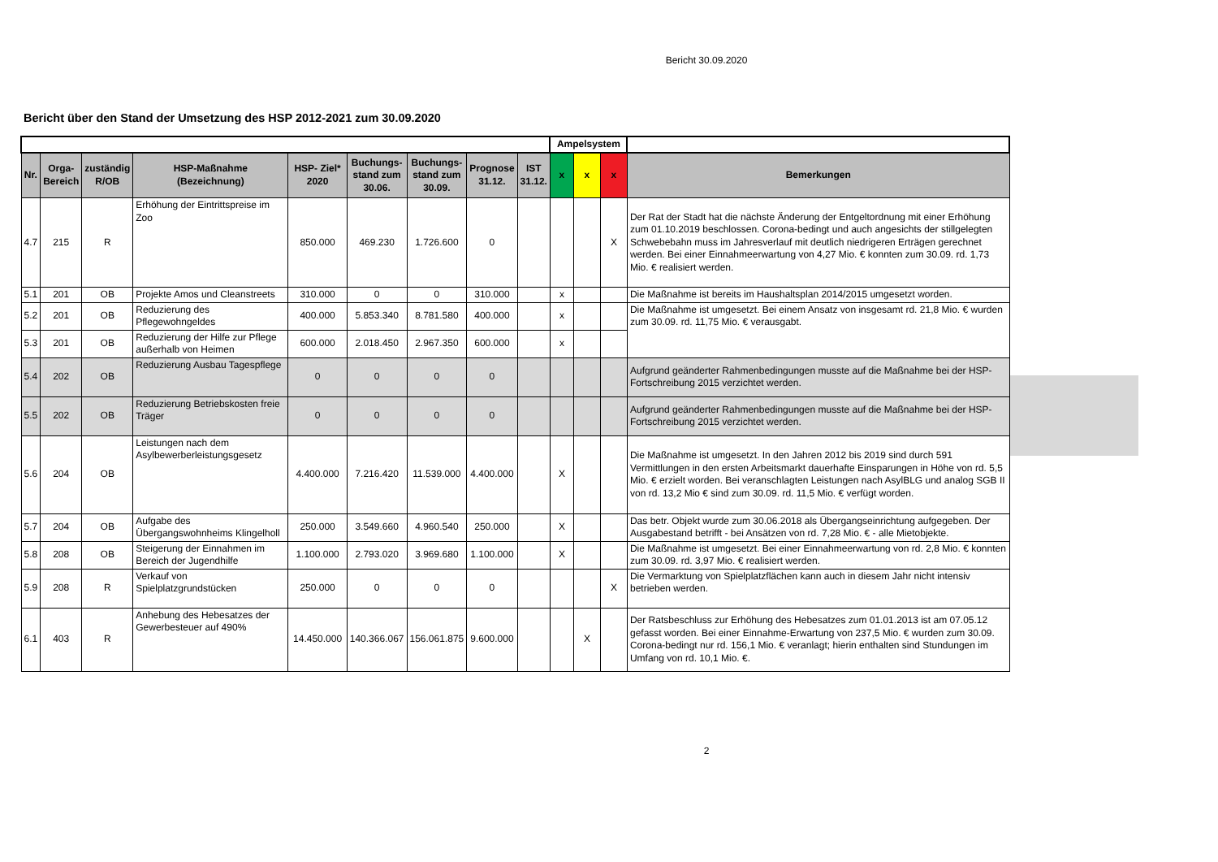Bericht 30.09.2020
Bericht über den Stand der Umsetzung des HSP 2012-2021 zum 30.09.2020
| | | | | | | | | | Ampelsystem | | | |
| Nr. | Orga- Bereich | zuständig R/OB | HSP-Maßnahme (Bezeichnung) | HSP- Ziel* 2020 | Buchungs- stand zum 30.06. | Buchungs- stand zum 30.09. | Prognose 31.12. | IST 31.12. | x | x | x | Bemerkungen |
| 4.7 | 215 | R | Erhöhung der Eintrittspreise im Zoo | 850.000 | 469.230 | 1.726.600 | 0 | | | | X | Der Rat der Stadt hat die nächste Änderung der Entgeltordnung mit einer Erhöhung zum 01.10.2019 beschlossen. Corona-bedingt und auch angesichts der stillgelegten Schwebebahn muss im Jahresverlauf mit deutlich niedrigeren Erträgen gerechnet werden. Bei einer Einnahmeerwartung von 4,27 Mio. € konnten zum 30.09. rd. 1,73 Mio. € realisiert werden. |
| 5.1 | 201 | OB | Projekte Amos und Cleanstreets | 310.000 | 0 | 0 | 310.000 | | x | | | Die Maßnahme ist bereits im Haushaltsplan 2014/2015 umgesetzt worden. |
| 5.2 | 201 | OB | Reduzierung des Pflegewohngeldes | 400.000 | 5.853.340 | 8.781.580 | 400.000 | | x | | | Die Maßnahme ist umgesetzt. Bei einem Ansatz von insgesamt rd. 21,8 Mio. € wurden zum 30.09. rd. 11,75 Mio. € verausgabt. |
| 5.3 | 201 | OB | Reduzierung der Hilfe zur Pflege außerhalb von Heimen | 600.000 | 2.018.450 | 2.967.350 | 600.000 | | x | | | |
| 5.4 | 202 | OB | Reduzierung Ausbau Tagespflege | 0 | 0 | 0 | 0 | | | | | Aufgrund geänderter Rahmenbedingungen musste auf die Maßnahme bei der HSP-Fortschreibung 2015 verzichtet werden. |
| 5.5 | 202 | OB | Reduzierung Betriebskosten freie Träger | 0 | 0 | 0 | 0 | | | | | Aufgrund geänderter Rahmenbedingungen musste auf die Maßnahme bei der HSP-Fortschreibung 2015 verzichtet werden. |
| 5.6 | 204 | OB | Leistungen nach dem Asylbewerberleistungsgesetz | 4.400.000 | 7.216.420 | 11.539.000 | 4.400.000 | | X | | | Die Maßnahme ist umgesetzt. In den Jahren 2012 bis 2019 sind durch 591 Vermittlungen in den ersten Arbeitsmarkt dauerhafte Einsparungen in Höhe von rd. 5,5 Mio. € erzielt worden. Bei veranschlagten Leistungen nach AsylBLG und analog SGB II von rd. 13,2 Mio € sind zum 30.09. rd. 11,5 Mio. € verfügt worden. |
| 5.7 | 204 | OB | Aufgabe des Übergangswohnheims Klingelholl | 250.000 | 3.549.660 | 4.960.540 | 250.000 | | X | | | Das betr. Objekt wurde zum 30.06.2018 als Übergangseinrichtung aufgegeben. Der Ausgabestand betrifft - bei Ansätzen von rd. 7,28 Mio. € - alle Mietobjekte. |
| 5.8 | 208 | OB | Steigerung der Einnahmen im Bereich der Jugendhilfe | 1.100.000 | 2.793.020 | 3.969.680 | 1.100.000 | | X | | | Die Maßnahme ist umgesetzt. Bei einer Einnahmeerwartung von rd. 2,8 Mio. € konnten zum 30.09. rd. 3,97 Mio. € realisiert werden. |
| 5.9 | 208 | R | Verkauf von Spielplatzgrundstücken | 250.000 | 0 | 0 | 0 | | | | X | Die Vermarktung von Spielplatzflächen kann auch in diesem Jahr nicht intensiv betrieben werden. |
| 6.1 | 403 | R | Anhebung des Hebesatzes der Gewerbesteuer auf 490% | 14.450.000 | 140.366.067 | 156.061.875 | 9.600.000 | | | X | | Der Ratsbeschluss zur Erhöhung des Hebesatzes zum 01.01.2013 ist am 07.05.12 gefasst worden. Bei einer Einnahme-Erwartung von 237,5 Mio. € wurden zum 30.09. Corona-bedingt nur rd. 156,1 Mio. € veranlagt; hierin enthalten sind Stundungen im Umfang von rd. 10,1 Mio. €. |
2